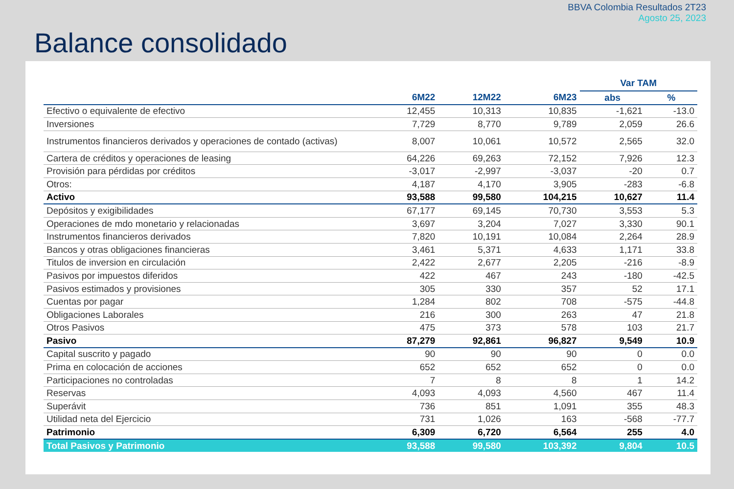BBVA Colombia Resultados 2T23
Agosto 25, 2023
Balance consolidado
| | | | | Var TAM | |
| --- | --- | --- | --- | --- | --- |
| | 6M22 | 12M22 | 6M23 | abs | % |
| Efectivo o equivalente de efectivo | 12,455 | 10,313 | 10,835 | -1,621 | -13.0 |
| Inversiones | 7,729 | 8,770 | 9,789 | 2,059 | 26.6 |
| Instrumentos financieros derivados y operaciones de contado (activas) | 8,007 | 10,061 | 10,572 | 2,565 | 32.0 |
| Cartera de créditos y operaciones de leasing | 64,226 | 69,263 | 72,152 | 7,926 | 12.3 |
| Provisión para pérdidas por créditos | -3,017 | -2,997 | -3,037 | -20 | 0.7 |
| Otros: | 4,187 | 4,170 | 3,905 | -283 | -6.8 |
| Activo | 93,588 | 99,580 | 104,215 | 10,627 | 11.4 |
| Depósitos y exigibilidades | 67,177 | 69,145 | 70,730 | 3,553 | 5.3 |
| Operaciones de mdo monetario y relacionadas | 3,697 | 3,204 | 7,027 | 3,330 | 90.1 |
| Instrumentos financieros derivados | 7,820 | 10,191 | 10,084 | 2,264 | 28.9 |
| Bancos y otras obligaciones financieras | 3,461 | 5,371 | 4,633 | 1,171 | 33.8 |
| Titulos de inversion en circulación | 2,422 | 2,677 | 2,205 | -216 | -8.9 |
| Pasivos por impuestos diferidos | 422 | 467 | 243 | -180 | -42.5 |
| Pasivos estimados y provisiones | 305 | 330 | 357 | 52 | 17.1 |
| Cuentas por pagar | 1,284 | 802 | 708 | -575 | -44.8 |
| Obligaciones Laborales | 216 | 300 | 263 | 47 | 21.8 |
| Otros Pasivos | 475 | 373 | 578 | 103 | 21.7 |
| Pasivo | 87,279 | 92,861 | 96,827 | 9,549 | 10.9 |
| Capital suscrito y pagado | 90 | 90 | 90 | 0 | 0.0 |
| Prima en colocación de acciones | 652 | 652 | 652 | 0 | 0.0 |
| Participaciones no controladas | 7 | 8 | 8 | 1 | 14.2 |
| Reservas | 4,093 | 4,093 | 4,560 | 467 | 11.4 |
| Superávit | 736 | 851 | 1,091 | 355 | 48.3 |
| Utilidad neta del Ejercicio | 731 | 1,026 | 163 | -568 | -77.7 |
| Patrimonio | 6,309 | 6,720 | 6,564 | 255 | 4.0 |
| Total Pasivos y Patrimonio | 93,588 | 99,580 | 103,392 | 9,804 | 10.5 |